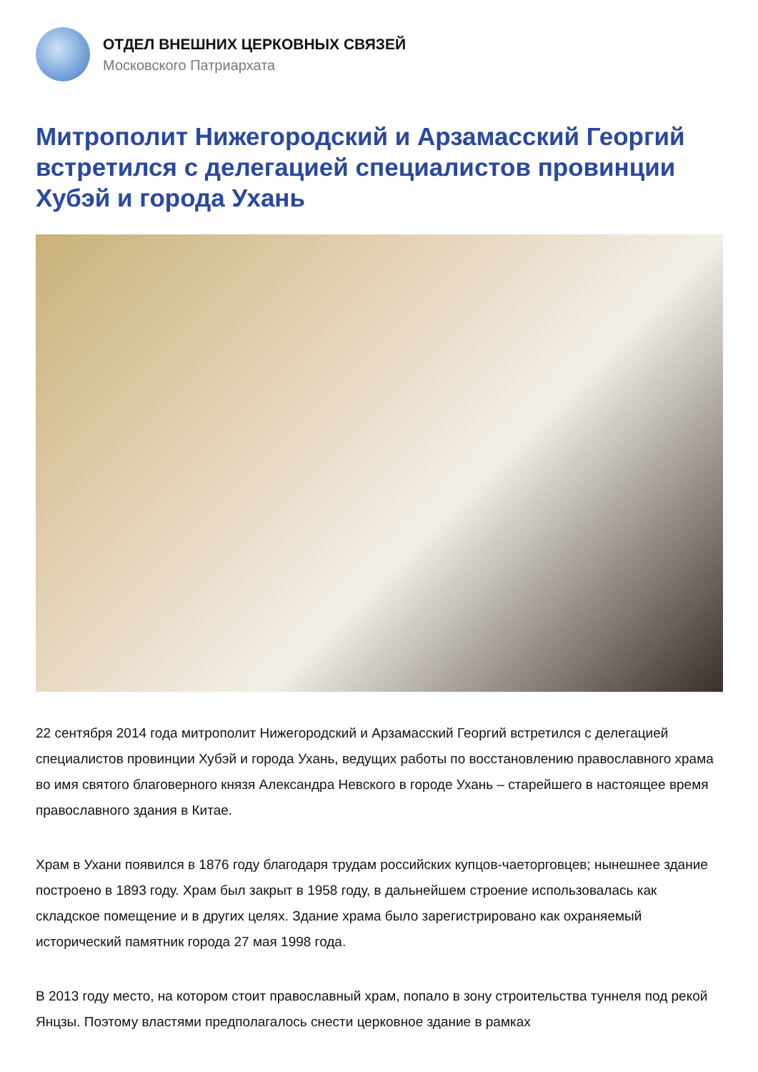ОТДЕЛ ВНЕШНИХ ЦЕРКОВНЫХ СВЯЗЕЙ
Московского Патриархата
Митрополит Нижегородский и Арзамасский Георгий встретился с делегацией специалистов провинции Хубэй и города Ухань
22 сентября 2014 года митрополит Нижегородский и Арзамасский Георгий встретился с делегацией специалистов провинции Хубэй и города Ухань, ведущих работы по восстановлению православного храма во имя святого благоверного князя Александра Невского в городе Ухань – старейшего в настоящее время православного здания в Китае.
Храм в Ухани появился в 1876 году благодаря трудам российских купцов-чаеторговцев; нынешнее здание построено в 1893 году. Храм был закрыт в 1958 году, в дальнейшем строение использовалась как складское помещение и в других целях. Здание храма было зарегистрировано как охраняемый исторический памятник города 27 мая 1998 года.
В 2013 году место, на котором стоит православный храм, попало в зону строительства туннеля под рекой Янцзы. Поэтому властями предполагалось снести церковное здание в рамках